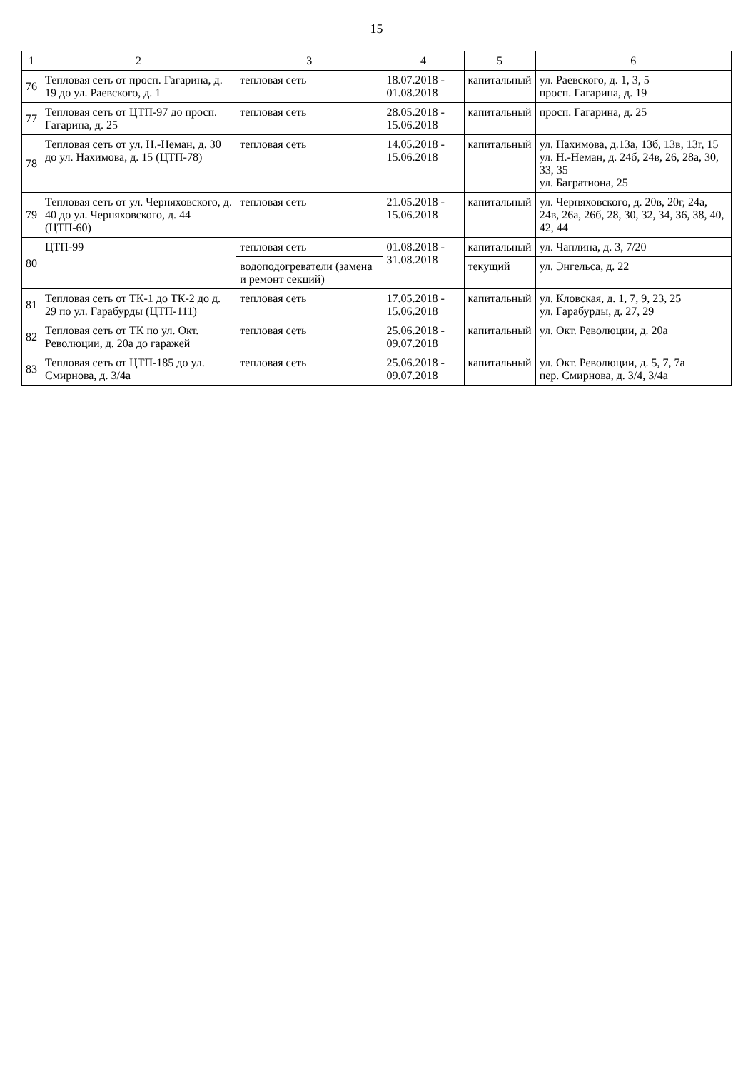15
| 1 | 2 | 3 | 4 | 5 | 6 |
| --- | --- | --- | --- | --- | --- |
| 76 | Тепловая сеть от просп. Гагарина, д. 19 до ул. Раевского, д. 1 | тепловая сеть | 18.07.2018 - 01.08.2018 | капитальный | ул. Раевского, д. 1, 3, 5 просп. Гагарина, д. 19 |
| 77 | Тепловая сеть от ЦТП-97 до просп. Гагарина, д. 25 | тепловая сеть | 28.05.2018 - 15.06.2018 | капитальный | просп. Гагарина, д. 25 |
| 78 | Тепловая сеть от ул. Н.-Неман, д. 30 до ул. Нахимова, д. 15 (ЦТП-78) | тепловая сеть | 14.05.2018 - 15.06.2018 | капитальный | ул. Нахимова, д.13а, 13б, 13в, 13г, 15 ул. Н.-Неман, д. 24б, 24в, 26, 28а, 30, 33, 35 ул. Багратиона, 25 |
| 79 | Тепловая сеть от ул. Черняховского, д. 40 до ул. Черняховского, д. 44 (ЦТП-60) | тепловая сеть | 21.05.2018 - 15.06.2018 | капитальный | ул. Черняховского, д. 20в, 20г, 24а, 24в, 26а, 26б, 28, 30, 32, 34, 36, 38, 40, 42, 44 |
| 80 | ЦТП-99 | тепловая сеть | 01.08.2018 - 31.08.2018 | капитальный | ул. Чаплина, д. 3, 7/20 |
| | | водоподогреватели (замена и ремонт секций) | | текущий | ул. Энгельса, д. 22 |
| 81 | Тепловая сеть от ТК-1 до ТК-2 до д. 29 по ул. Гарабурды (ЦТП-111) | тепловая сеть | 17.05.2018 - 15.06.2018 | капитальный | ул. Кловская, д. 1, 7, 9, 23, 25 ул. Гарабурды, д. 27, 29 |
| 82 | Тепловая сеть от ТК по ул. Окт. Революции, д. 20а до гаражей | тепловая сеть | 25.06.2018 - 09.07.2018 | капитальный | ул. Окт. Революции, д. 20а |
| 83 | Тепловая сеть от ЦТП-185 до ул. Смирнова, д. 3/4а | тепловая сеть | 25.06.2018 - 09.07.2018 | капитальный | ул. Окт. Революции, д. 5, 7, 7а пер. Смирнова, д. 3/4, 3/4а |